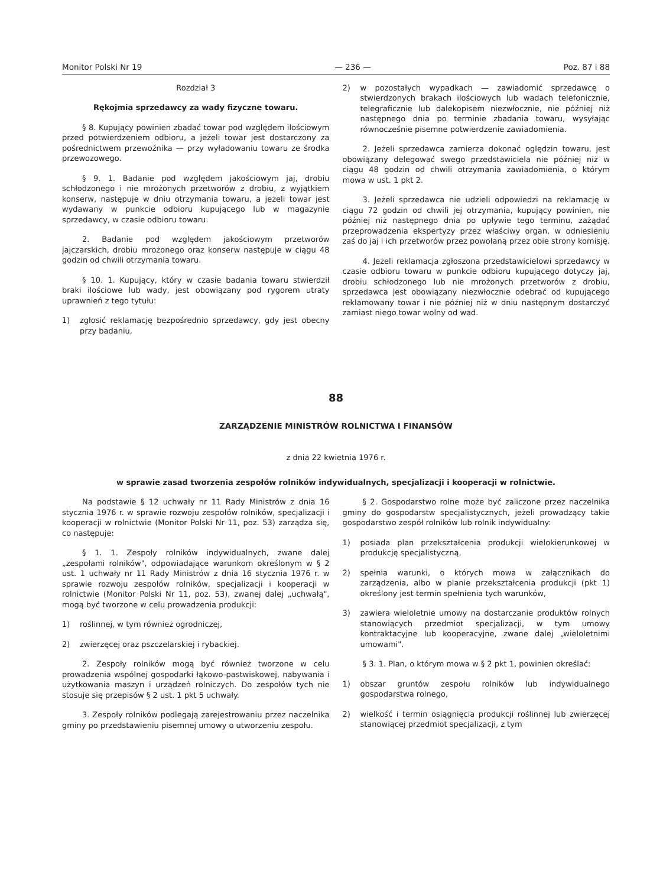Monitor Polski Nr 19 — 236 — Poz. 87 i 88
Rozdział 3
Rękojmia sprzedawcy za wady fizyczne towaru.
§ 8. Kupujący powinien zbadać towar pod względem ilościowym przed potwierdzeniem odbioru, a jeżeli towar jest dostarczony za pośrednictwem przewoźnika — przy wyładowaniu towaru ze środka przewozowego.
§ 9. 1. Badanie pod względem jakościowym jaj, drobiu schłodzonego i nie mrożonych przetworów z drobiu, z wyjątkiem konserw, następuje w dniu otrzymania towaru, a jeżeli towar jest wydawany w punkcie odbioru kupującego lub w magazynie sprzedawcy, w czasie odbioru towaru.
2. Badanie pod względem jakościowym przetworów jajczarskich, drobiu mrożonego oraz konserw następuje w ciągu 48 godzin od chwili otrzymania towaru.
§ 10. 1. Kupujący, który w czasie badania towaru stwierdził braki ilościowe lub wady, jest obowiązany pod rygorem utraty uprawnień z tego tytułu:
1) zgłosić reklamację bezpośrednio sprzedawcy, gdy jest obecny przy badaniu,
2) w pozostałych wypadkach — zawiadomić sprzedawcę o stwierdzonych brakach ilościowych lub wadach telefonicznie, telegraficznie lub dalekopisem niezwłocznie, nie później niż następnego dnia po terminie zbadania towaru, wysyłając równocześnie pisemne potwierdzenie zawiadomienia.
2. Jeżeli sprzedawca zamierza dokonać oględzin towaru, jest obowiązany delegować swego przedstawiciela nie później niż w ciągu 48 godzin od chwili otrzymania zawiadomienia, o którym mowa w ust. 1 pkt 2.
3. Jeżeli sprzedawca nie udzieli odpowiedzi na reklamację w ciągu 72 godzin od chwili jej otrzymania, kupujący powinien, nie później niż następnego dnia po upływie tego terminu, zażądać przeprowadzenia ekspertyzy przez właściwy organ, w odniesieniu zaś do jaj i ich przetworów przez powołaną przez obie strony komisję.
4. Jeżeli reklamacja zgłoszona przedstawicielowi sprzedawcy w czasie odbioru towaru w punkcie odbioru kupującego dotyczy jaj, drobiu schłodzonego lub nie mrożonych przetworów z drobiu, sprzedawca jest obowiązany niezwłocznie odebrać od kupującego reklamowany towar i nie później niż w dniu następnym dostarczyć zamiast niego towar wolny od wad.
88
ZARZĄDZENIE MINISTRÓW ROLNICTWA I FINANSÓW
z dnia 22 kwietnia 1976 r.
w sprawie zasad tworzenia zespołów rolników indywidualnych, specjalizacji i kooperacji w rolnictwie.
Na podstawie § 12 uchwały nr 11 Rady Ministrów z dnia 16 stycznia 1976 r. w sprawie rozwoju zespołów rolników, specjalizacji i kooperacji w rolnictwie (Monitor Polski Nr 11, poz. 53) zarządza się, co następuje:
§ 1. 1. Zespoły rolników indywidualnych, zwane dalej „zespołami rolników", odpowiadające warunkom określonym w § 2 ust. 1 uchwały nr 11 Rady Ministrów z dnia 16 stycznia 1976 r. w sprawie rozwoju zespołów rolników, specjalizacji i kooperacji w rolnictwie (Monitor Polski Nr 11, poz. 53), zwanej dalej „uchwałą", mogą być tworzone w celu prowadzenia produkcji:
1) roślinnej, w tym również ogrodniczej,
2) zwierzęcej oraz pszczelarskiej i rybackiej.
2. Zespoły rolników mogą być również tworzone w celu prowadzenia wspólnej gospodarki łąkowo-pastwiskowej, nabywania i użytkowania maszyn i urządzeń rolniczych. Do zespołów tych nie stosuje się przepisów § 2 ust. 1 pkt 5 uchwały.
3. Zespoły rolników podlegają zarejestrowaniu przez naczelnika gminy po przedstawieniu pisemnej umowy o utworzeniu zespołu.
§ 2. Gospodarstwo rolne może być zaliczone przez naczelnika gminy do gospodarstw specjalistycznych, jeżeli prowadzący takie gospodarstwo zespół rolników lub rolnik indywidualny:
1) posiada plan przekształcenia produkcji wielokierunkowej w produkcję specjalistyczną,
2) spełnia warunki, o których mowa w załącznikach do zarządzenia, albo w planie przekształcenia produkcji (pkt 1) określony jest termin spełnienia tych warunków,
3) zawiera wieloletnie umowy na dostarczanie produktów rolnych stanowiących przedmiot specjalizacji, w tym umowy kontraktacyjne lub kooperacyjne, zwane dalej „wieloletnimi umowami".
§ 3. 1. Plan, o którym mowa w § 2 pkt 1, powinien określać:
1) obszar gruntów zespołu rolników lub indywidualnego gospodarstwa rolnego,
2) wielkość i termin osiągnięcia produkcji roślinnej lub zwierzęcej stanowiącej przedmiot specjalizacji, z tym